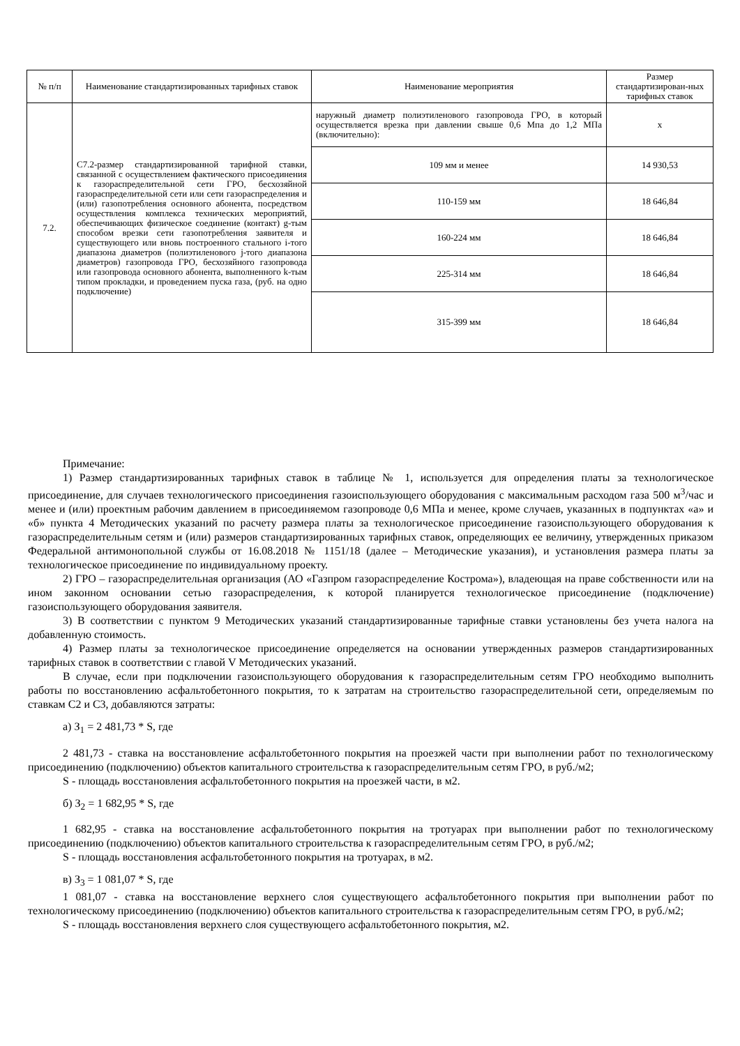| № п/п | Наименование стандартизированных тарифных ставок | Наименование мероприятия | Размер стандартизирован-ных тарифных ставок |
| --- | --- | --- | --- |
| 7.2. | С7.2-размер стандартизированной тарифной ставки, связанной с осуществлением фактического присоединения к газораспределительной сети ГРО, бесхозяйной газораспределительной сети или сети газораспределения и (или) газопотребления основного абонента, посредством осуществления комплекса технических мероприятий, обеспечивающих физическое соединение (контакт) g-тым способом врезки сети газопотребления заявителя и существующего или вновь построенного стального i-того диапазона диаметров (полиэтиленового j-того диапазона диаметров) газопровода ГРО, бесхозяйного газопровода или газопровода основного абонента, выполненного k-тым типом прокладки, и проведением пуска газа, (руб. на одно подключение) | наружный диаметр полиэтиленового газопровода ГРО, в который осуществляется врезка при давлении свыше 0,6 Мпа до 1,2 МПа (включительно): | х |
| | | 109 мм и менее | 14 930,53 |
| | | 110-159 мм | 18 646,84 |
| | | 160-224 мм | 18 646,84 |
| | | 225-314 мм | 18 646,84 |
| | | 315-399 мм | 18 646,84 |
Примечание:
1) Размер стандартизированных тарифных ставок в таблице № 1, используется для определения платы за технологическое присоединение, для случаев технологического присоединения газоиспользующего оборудования с максимальным расходом газа 500 м<sup>3</sup>/час и менее и (или) проектным рабочим давлением в присоединяемом газопроводе 0,6 МПа и менее, кроме случаев, указанных в подпунктах «а» и «б» пункта 4 Методических указаний по расчету размера платы за технологическое присоединение газоиспользующего оборудования к газораспределительным сетям и (или) размеров стандартизированных тарифных ставок, определяющих ее величину, утвержденных приказом Федеральной антимонопольной службы от 16.08.2018 № 1151/18 (далее – Методические указания), и установления размера платы за технологическое присоединение по индивидуальному проекту.
2) ГРО – газораспределительная организация (АО «Газпром газораспределение Кострома»), владеющая на праве собственности или на ином законном основании сетью газораспределения, к которой планируется технологическое присоединение (подключение) газоиспользующего оборудования заявителя.
3) В соответствии с пунктом 9 Методических указаний стандартизированные тарифные ставки установлены без учета налога на добавленную стоимость.
4) Размер платы за технологическое присоединение определяется на основании утвержденных размеров стандартизированных тарифных ставок в соответствии с главой V Методических указаний.
В случае, если при подключении газоиспользующего оборудования к газораспределительным сетям ГРО необходимо выполнить работы по восстановлению асфальтобетонного покрытия, то к затратам на строительство газораспределительной сети, определяемым по ставкам С2 и С3, добавляются затраты:
а) З<sub>1</sub> = 2 481,73 * S, где
2 481,73 - ставка на восстановление асфальтобетонного покрытия на проезжей части при выполнении работ по технологическому присоединению (подключению) объектов капитального строительства к газораспределительным сетям ГРО, в руб./м2;
S - площадь восстановления асфальтобетонного покрытия на проезжей части, в м2.
б) З<sub>2</sub> = 1 682,95 * S, где
1 682,95 - ставка на восстановление асфальтобетонного покрытия на тротуарах при выполнении работ по технологическому присоединению (подключению) объектов капитального строительства к газораспределительным сетям ГРО, в руб./м2;
S - площадь восстановления асфальтобетонного покрытия на тротуарах, в м2.
в) З<sub>3</sub> = 1 081,07 * S, где
1 081,07 - ставка на восстановление верхнего слоя существующего асфальтобетонного покрытия при выполнении работ по технологическому присоединению (подключению) объектов капитального строительства к газораспределительным сетям ГРО, в руб./м2;
S - площадь восстановления верхнего слоя существующего асфальтобетонного покрытия, м2.